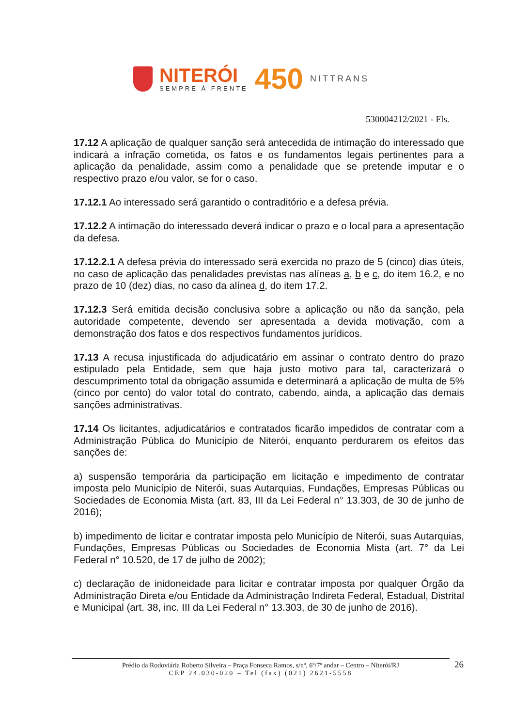NITERÓI
SEMPRE À FRENTE
450
NITTRANS
530004212/2021 - Fls.
17.12 A aplicação de qualquer sanção será antecedida de intimação do interessado que indicará a infração cometida, os fatos e os fundamentos legais pertinentes para a aplicação da penalidade, assim como a penalidade que se pretende imputar e o respectivo prazo e/ou valor, se for o caso.
17.12.1 Ao interessado será garantido o contraditório e a defesa prévia.
17.12.2 A intimação do interessado deverá indicar o prazo e o local para a apresentação da defesa.
17.12.2.1 A defesa prévia do interessado será exercida no prazo de 5 (cinco) dias úteis, no caso de aplicação das penalidades previstas nas alíneas a, b e c, do item 16.2, e no prazo de 10 (dez) dias, no caso da alínea d, do item 17.2.
17.12.3 Será emitida decisão conclusiva sobre a aplicação ou não da sanção, pela autoridade competente, devendo ser apresentada a devida motivação, com a demonstração dos fatos e dos respectivos fundamentos jurídicos.
17.13 A recusa injustificada do adjudicatário em assinar o contrato dentro do prazo estipulado pela Entidade, sem que haja justo motivo para tal, caracterizará o descumprimento total da obrigação assumida e determinará a aplicação de multa de 5% (cinco por cento) do valor total do contrato, cabendo, ainda, a aplicação das demais sanções administrativas.
17.14 Os licitantes, adjudicatários e contratados ficarão impedidos de contratar com a Administração Pública do Município de Niterói, enquanto perdurarem os efeitos das sanções de:
a) suspensão temporária da participação em licitação e impedimento de contratar imposta pelo Município de Niterói, suas Autarquias, Fundações, Empresas Públicas ou Sociedades de Economia Mista (art. 83, III da Lei Federal n° 13.303, de 30 de junho de 2016);
b) impedimento de licitar e contratar imposta pelo Município de Niterói, suas Autarquias, Fundações, Empresas Públicas ou Sociedades de Economia Mista (art. 7° da Lei Federal n° 10.520, de 17 de julho de 2002);
c) declaração de inidoneidade para licitar e contratar imposta por qualquer Órgão da Administração Direta e/ou Entidade da Administração Indireta Federal, Estadual, Distrital e Municipal (art. 38, inc. III da Lei Federal n° 13.303, de 30 de junho de 2016).
Prédio da Rodoviária Roberto Silveira – Praça Fonseca Ramos, s/nº, 6º/7º andar – Centro – Niterói/RJ
CEP 24.030-020 – Tel (fax) (021) 2621-5558
26